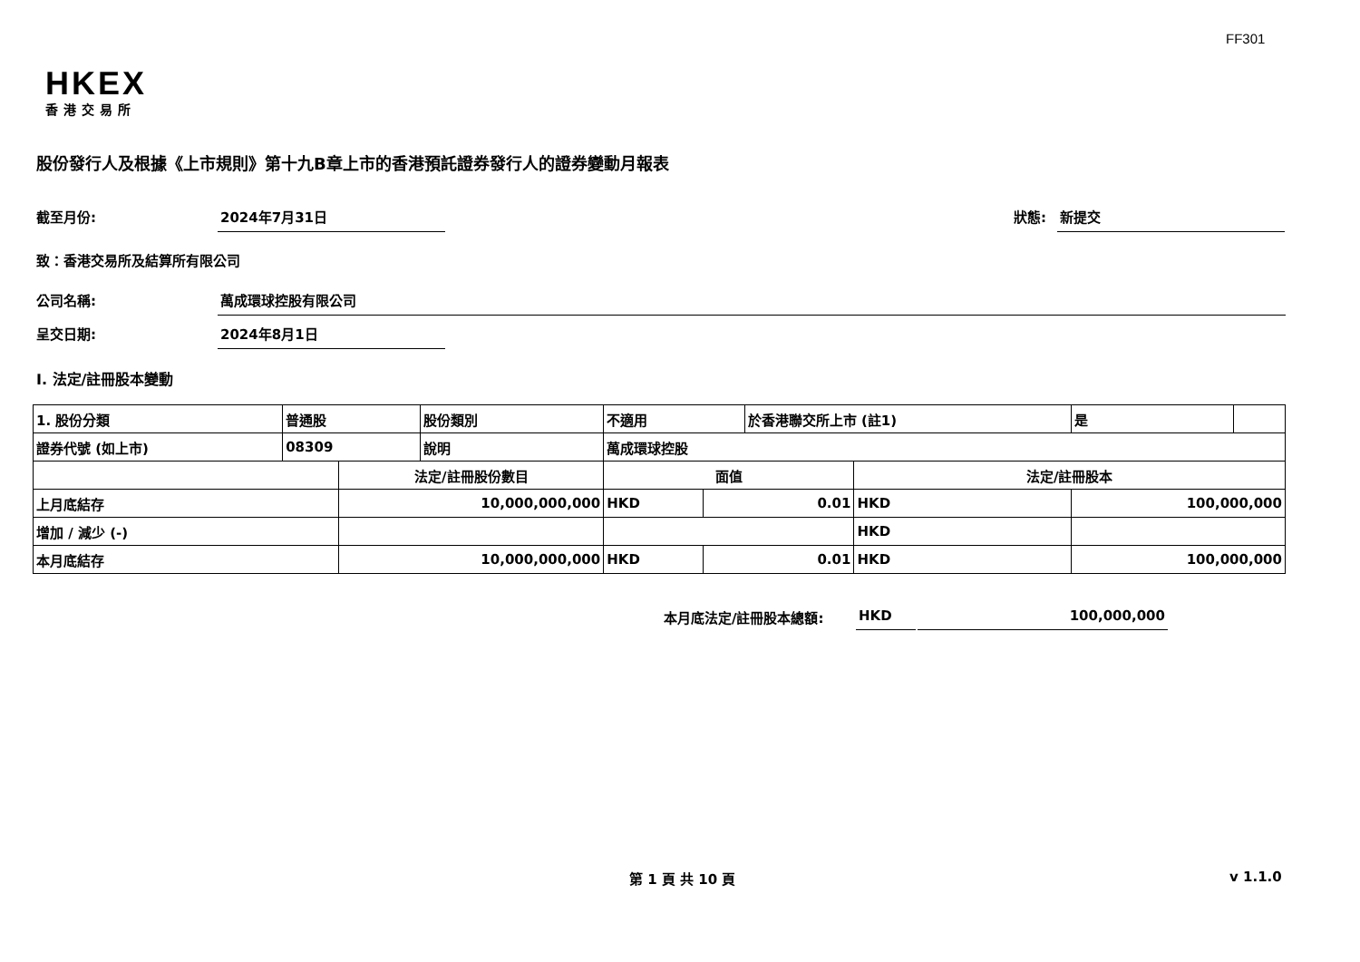FF301
HKEX
香港交易所
股份發行人及根據《上市規則》第十九B章上市的香港預託證券發行人的證券變動月報表
截至月份: 2024年7月31日 狀態: 新提交
致：香港交易所及結算所有限公司
公司名稱: 萬成環球控股有限公司
呈交日期: 2024年8月1日
I. 法定/註冊股本變動
| 1. 股份分類 | 普通股 | | 股份類別 | 不適用 | | 於香港聯交所上市 (註1) | | 是 | |
| 證券代號 (如上市) | 08309 | | 說明 | 萬成環球控股 | | | | | |
| | | 法定/註冊股份數目 | | 面值 | | | 法定/註冊股本 | | |
| 上月底結存 | | 10,000,000,000 | | HKD | 0.01 | | HKD | 100,000,000 | |
| 增加 / 減少 (-) | | | | | | | HKD | | |
| 本月底結存 | | 10,000,000,000 | | HKD | 0.01 | | HKD | 100,000,000 | |
本月底法定/註冊股本總額: HKD 100,000,000
第 1 頁 共 10 頁 v 1.1.0